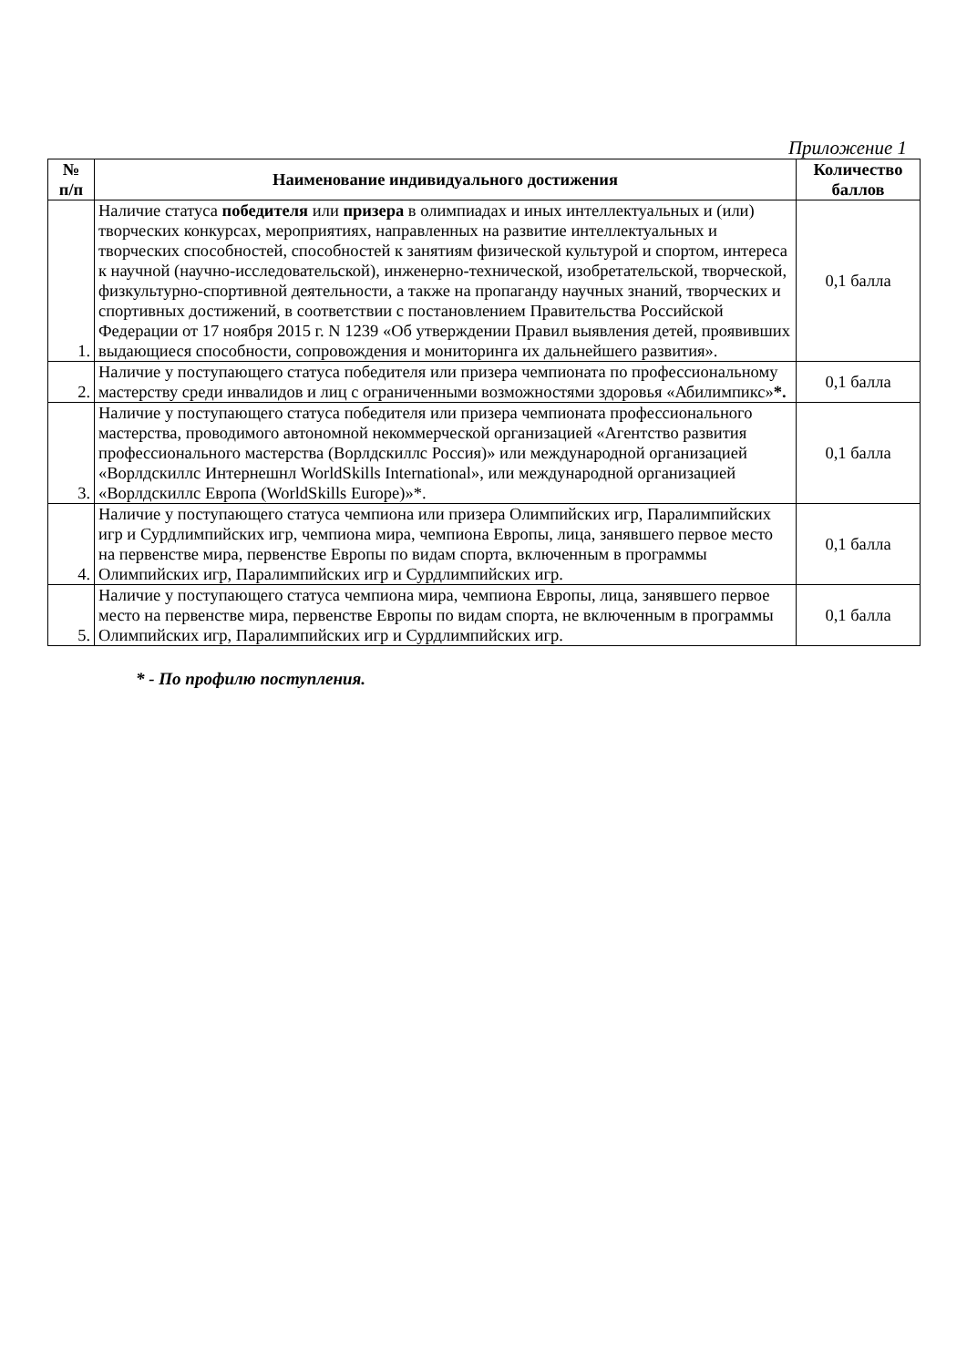Приложение 1
| № п/п | Наименование индивидуального достижения | Количество баллов |
| --- | --- | --- |
| 1. | Наличие статуса победителя или призера в олимпиадах и иных интеллектуальных и (или) творческих конкурсах, мероприятиях, направленных на развитие интеллектуальных и творческих способностей, способностей к занятиям физической культурой и спортом, интереса к научной (научно-исследовательской), инженерно-технической, изобретательской, творческой, физкультурно-спортивной деятельности, а также на пропаганду научных знаний, творческих и спортивных достижений, в соответствии с постановлением Правительства Российской Федерации от 17 ноября 2015 г. N 1239 «Об утверждении Правил выявления детей, проявивших выдающиеся способности, сопровождения и мониторинга их дальнейшего развития». | 0,1 балла |
| 2. | Наличие у поступающего статуса победителя или призера чемпионата по профессиональному мастерству среди инвалидов и лиц с ограниченными возможностями здоровья «Абилимпикс» *. | 0,1 балла |
| 3. | Наличие у поступающего статуса победителя или призера чемпионата профессионального мастерства, проводимого автономной некоммерческой организацией «Агентство развития профессионального мастерства (Ворлдскиллс Россия)» или международной организацией «Ворлдскиллс Интернешнл WorldSkills International», или международной организацией «Ворлдскиллс Европа (WorldSkills Europe)»*. | 0,1 балла |
| 4. | Наличие у поступающего статуса чемпиона или призера Олимпийских игр, Паралимпийских игр и Сурдлимпийских игр, чемпиона мира, чемпиона Европы, лица, занявшего первое место на первенстве мира, первенстве Европы по видам спорта, включенным в программы Олимпийских игр, Паралимпийских игр и Сурдлимпийских игр. | 0,1 балла |
| 5. | Наличие у поступающего статуса чемпиона мира, чемпиона Европы, лица, занявшего первое место на первенстве мира, первенстве Европы по видам спорта, не включенным в программы Олимпийских игр, Паралимпийских игр и Сурдлимпийских игр. | 0,1 балла |
* - По профилю поступления.